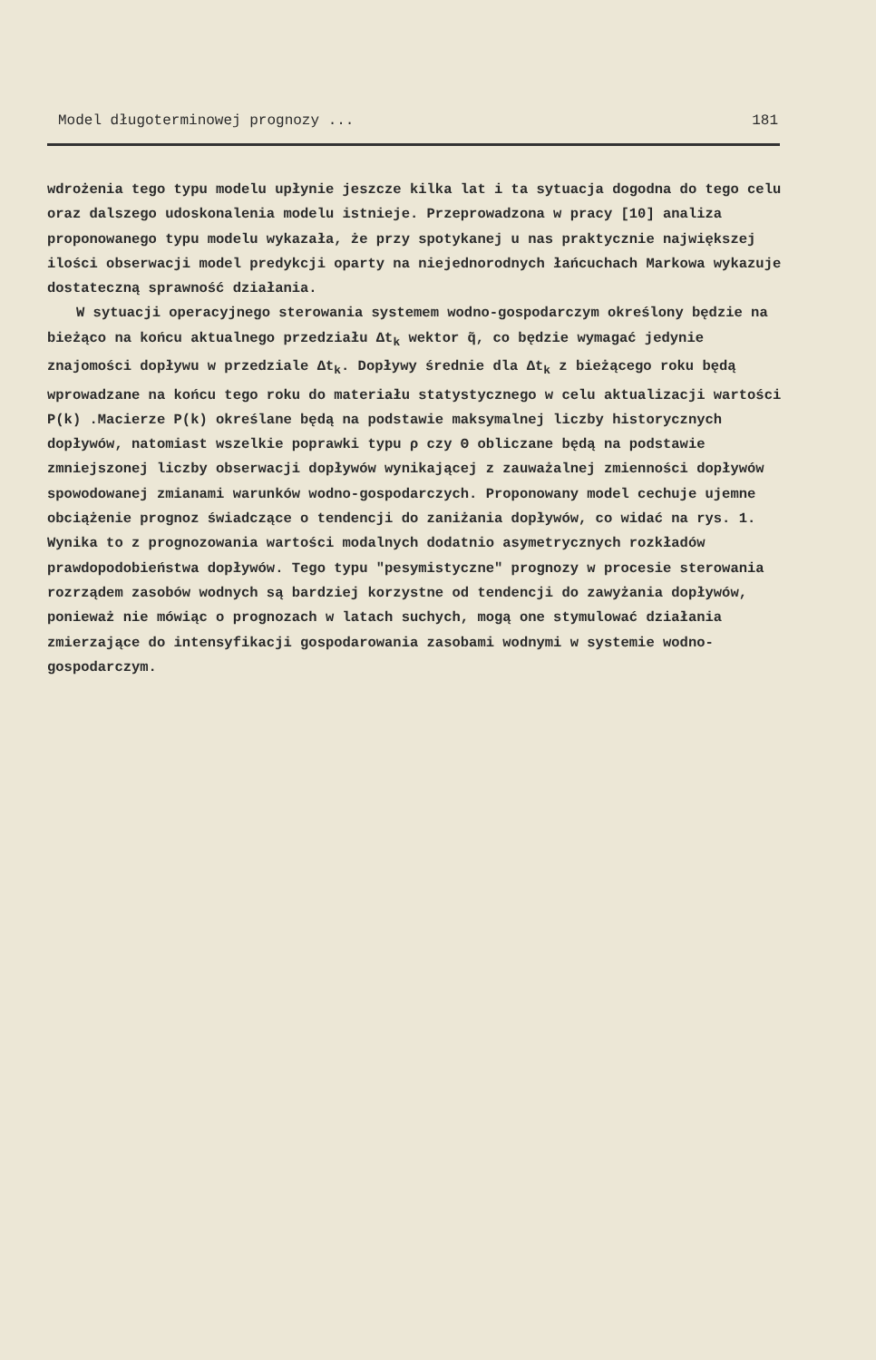Model długoterminowej prognozy ... 181
wdrożenia tego typu modelu upłynie jeszcze kilka lat i ta sytuacja dogodna do tego celu oraz dalszego udoskonalenia modelu istnieje. Przeprowadzona w pracy [10] analiza proponowanego typu modelu wykazała, że przy spotykanej u nas praktycznie największej ilości obserwacji model predykcji oparty na niejednorodnych łańcuchach Markowa wykazuje dostateczną sprawność działania.
W sytuacji operacyjnego sterowania systemem wodno-gospodarczym określony będzie na bieżąco na końcu aktualnego przedziału Δt<sub>k</sub> wektor q̃, co będzie wymagać jedynie znajomości dopływu w przedziale Δt<sub>k</sub>. Dopływy średnie dla Δt<sub>k</sub> z bieżącego roku będą wprowadzane na końcu tego roku do materiału statystycznego w celu aktualizacji wartości P(k) .Macierze P(k) określane będą na podstawie maksymalnej liczby historycznych dopływów, natomiast wszelkie poprawki typu ρ czy Θ obliczane będą na podstawie zmniejszonej liczby obserwacji dopływów wynikającej z zauważalnej zmienności dopływów spowodowanej zmianami warunków wodno-gospodarczych. Proponowany model cechuje ujemne obciążenie prognoz świadczące o tendencji do zaniżania dopływów, co widać na rys. 1. Wynika to z prognozowania wartości modalnych dodatnio asymetrycznych rozkładów prawdopodobieństwa dopływów. Tego typu "pesymistyczne" prognozy w procesie sterowania rozrządem zasobów wodnych są bardziej korzystne od tendencji do zawyżania dopływów, ponieważ nie mówiąc o prognozach w latach suchych, mogą one stymulować działania zmierzające do intensyfikacji gospodarowania zasobami wodnymi w systemie wodno-gospodarczym.